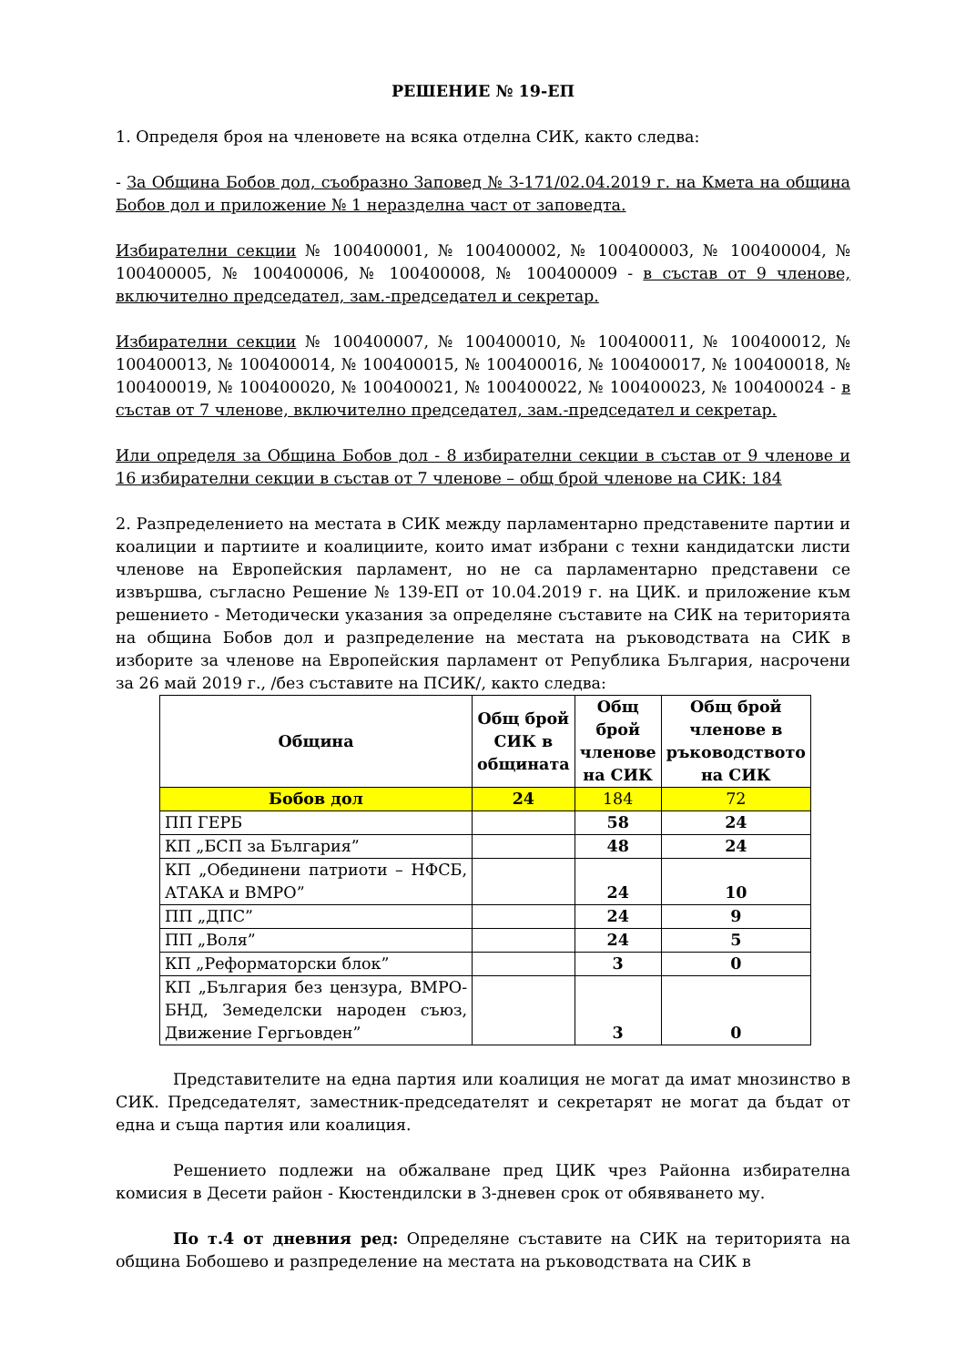РЕШЕНИЕ № 19-ЕП
1. Определя броя на членовете на всяка отделна СИК, както следва:
- За Община Бобов дол, съобразно Заповед № З-171/02.04.2019 г. на Кмета на община Бобов дол и приложение № 1 неразделна част от заповедта.
Избирателни секции № 100400001, № 100400002, № 100400003, № 100400004, № 100400005, № 100400006, № 100400008, № 100400009 - в състав от 9 членове, включително председател, зам.-председател и секретар.
Избирателни секции № 100400007, № 100400010, № 100400011, № 100400012, № 100400013, № 100400014, № 100400015, № 100400016, № 100400017, № 100400018, № 100400019, № 100400020, № 100400021, № 100400022, № 100400023, № 100400024 - в състав от 7 членове, включително председател, зам.-председател и секретар.
Или определя за Община Бобов дол - 8 избирателни секции в състав от 9 членове и 16 избирателни секции в състав от 7 членове – общ брой членове на СИК: 184
2. Разпределението на местата в СИК между парламентарно представените партии и коалиции и партиите и коалициите, които имат избрани с техни кандидатски листи членове на Европейския парламент, но не са парламентарно представени се извършва, съгласно Решение № 139-ЕП от 10.04.2019 г. на ЦИК. и приложение към решението - Методически указания за определяне съставите на СИК на територията на община Бобов дол и разпределение на местата на ръководствата на СИК в изборите за членове на Европейския парламент от Република България, насрочени за 26 май 2019 г., /без съставите на ПСИК/, както следва:
| Община | Общ брой СИК в общината | Общ брой членове на СИК | Общ брой членове в ръководството на СИК |
| --- | --- | --- | --- |
| Бобов дол | 24 | 184 | 72 |
| ПП ГЕРБ | | 58 | 24 |
| КП „БСП за България” | | 48 | 24 |
| КП „Обединени патриоти – НФСБ, АТАКА и ВМРО” | | 24 | 10 |
| ПП „ДПС” | | 24 | 9 |
| ПП „Воля” | | 24 | 5 |
| КП „Реформаторски блок” | | 3 | 0 |
| КП „България без цензура, ВМРО-БНД, Земеделски народен съюз, Движение Гергьовден” | | 3 | 0 |
Представителите на една партия или коалиция не могат да имат мнозинство в СИК. Председателят, заместник-председателят и секретарят не могат да бъдат от една и съща партия или коалиция.
Решението подлежи на обжалване пред ЦИК чрез Районна избирателна комисия в Десети район - Кюстендилски в 3-дневен срок от обявяването му.
По т.4 от дневния ред: Определяне съставите на СИК на територията на община Бобошево и разпределение на местата на ръководствата на СИК в